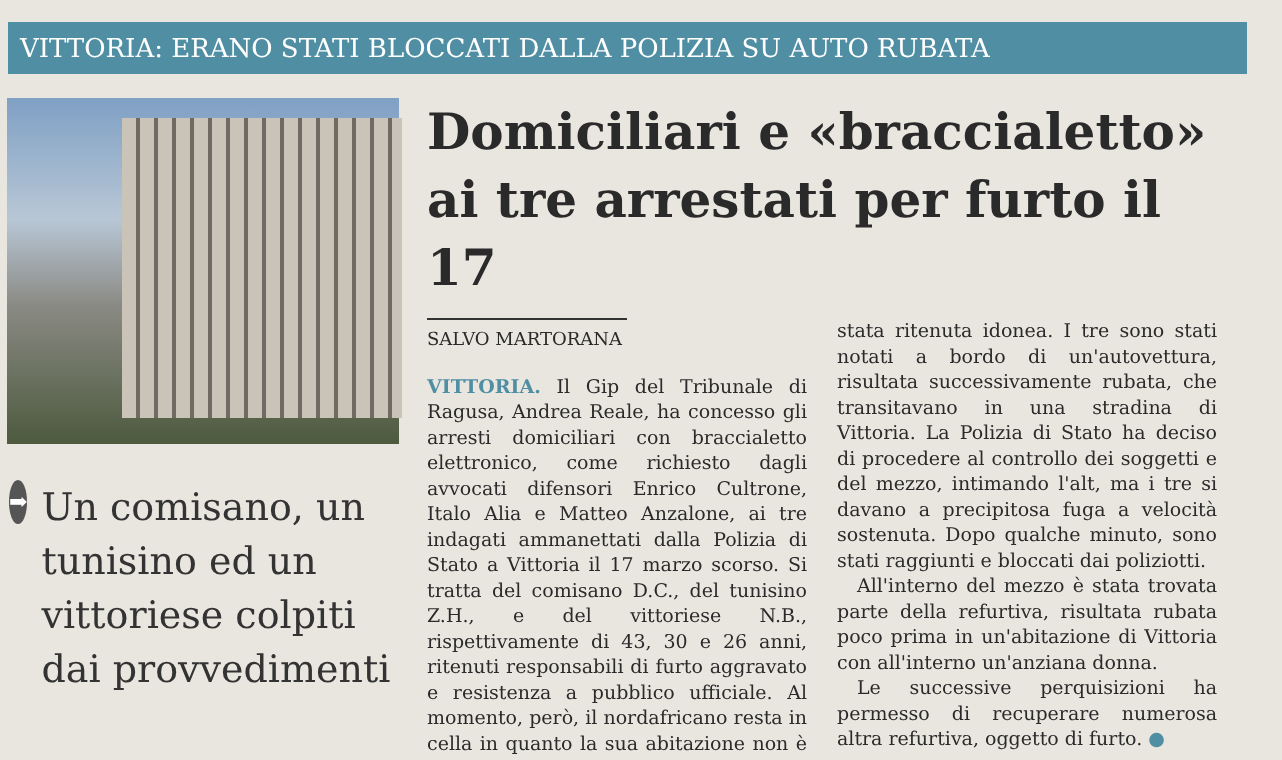VITTORIA: ERANO STATI BLOCCATI DALLA POLIZIA SU AUTO RUBATA
➡
Un comisano, un tunisino ed un vittoriese colpiti dai provvedimenti
Domiciliari e «braccialetto» ai tre arrestati per furto il 17
SALVO MARTORANA
VITTORIA. Il Gip del Tribunale di Ragusa, Andrea Reale, ha concesso gli arresti domiciliari con braccialetto elettronico, come richiesto dagli avvocati difensori Enrico Cultrone, Italo Alia e Matteo Anzalone, ai tre indagati ammanettati dalla Polizia di Stato a Vittoria il 17 marzo scorso. Si tratta del comisano D.C., del tunisino Z.H., e del vittoriese N.B., rispettivamente di 43, 30 e 26 anni, ritenuti responsabili di furto aggravato e resistenza a pubblico ufficiale. Al momento, però, il nordafricano resta in cella in quanto la sua abitazione non è stata ritenuta idonea. I tre sono stati notati a bordo di un'autovettura, risultata successivamente rubata, che transitavano in una stradina di Vittoria. La Polizia di Stato ha deciso di procedere al controllo dei soggetti e del mezzo, intimando l'alt, ma i tre si davano a precipitosa fuga a velocità sostenuta. Dopo qualche minuto, sono stati raggiunti e bloccati dai poliziotti.
All'interno del mezzo è stata trovata parte della refurtiva, risultata rubata poco prima in un'abitazione di Vittoria con all'interno un'anziana donna.
Le successive perquisizioni ha permesso di recuperare numerosa altra refurtiva, oggetto di furto. ●